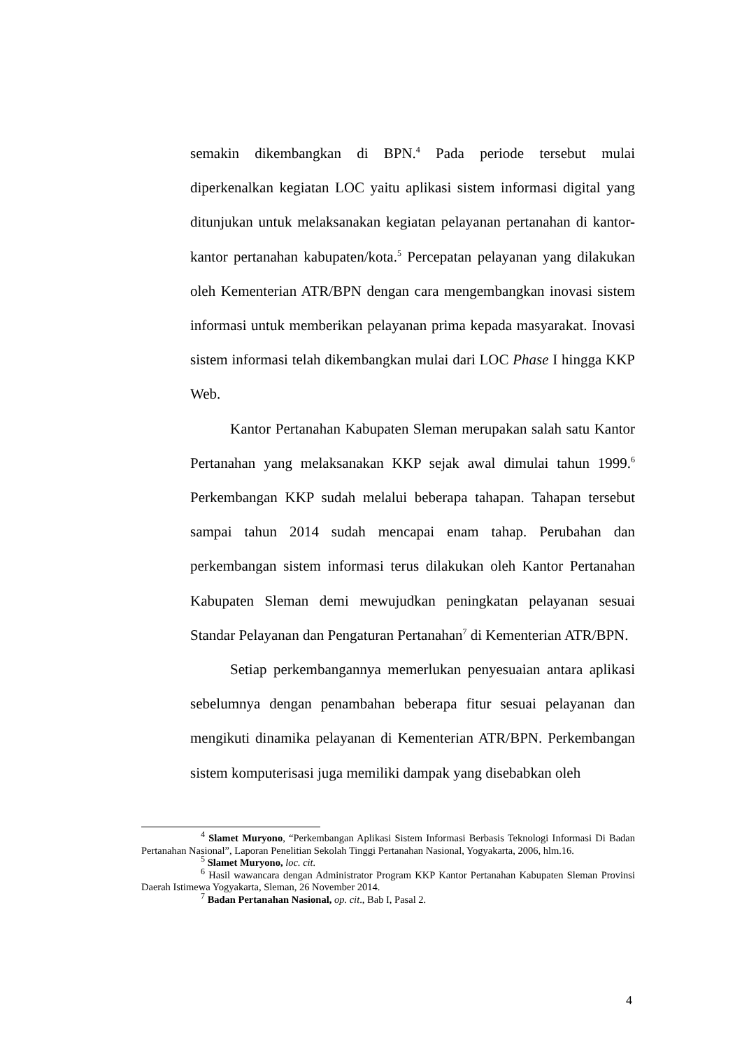semakin dikembangkan di BPN.<sup>4</sup> Pada periode tersebut mulai diperkenalkan kegiatan LOC yaitu aplikasi sistem informasi digital yang ditunjukan untuk melaksanakan kegiatan pelayanan pertanahan di kantor-kantor pertanahan kabupaten/kota.<sup>5</sup> Percepatan pelayanan yang dilakukan oleh Kementerian ATR/BPN dengan cara mengembangkan inovasi sistem informasi untuk memberikan pelayanan prima kepada masyarakat. Inovasi sistem informasi telah dikembangkan mulai dari LOC Phase I hingga KKP Web.
Kantor Pertanahan Kabupaten Sleman merupakan salah satu Kantor Pertanahan yang melaksanakan KKP sejak awal dimulai tahun 1999.<sup>6</sup> Perkembangan KKP sudah melalui beberapa tahapan. Tahapan tersebut sampai tahun 2014 sudah mencapai enam tahap. Perubahan dan perkembangan sistem informasi terus dilakukan oleh Kantor Pertanahan Kabupaten Sleman demi mewujudkan peningkatan pelayanan sesuai Standar Pelayanan dan Pengaturan Pertanahan<sup>7</sup> di Kementerian ATR/BPN.
Setiap perkembangannya memerlukan penyesuaian antara aplikasi sebelumnya dengan penambahan beberapa fitur sesuai pelayanan dan mengikuti dinamika pelayanan di Kementerian ATR/BPN. Perkembangan sistem komputerisasi juga memiliki dampak yang disebabkan oleh
<sup>4</sup> Slamet Muryono, “Perkembangan Aplikasi Sistem Informasi Berbasis Teknologi Informasi Di Badan Pertanahan Nasional”, Laporan Penelitian Sekolah Tinggi Pertanahan Nasional, Yogyakarta, 2006, hlm.16.
<sup>5</sup> Slamet Muryono, loc. cit.
<sup>6</sup> Hasil wawancara dengan Administrator Program KKP Kantor Pertanahan Kabupaten Sleman Provinsi Daerah Istimewa Yogyakarta, Sleman, 26 November 2014.
<sup>7</sup> Badan Pertanahan Nasional, op. cit., Bab I, Pasal 2.
4